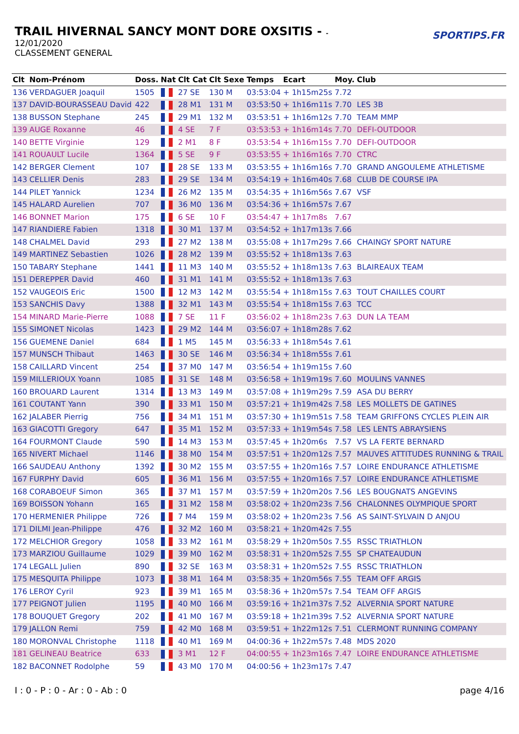TRAIL HIVERNAL SANCY MONT DORE OXSITIS - -
12/01/2020
CLASSEMENT GENERAL
SPORTIPS.FR
| Clt | Nom-Prénom | Doss. | Nat | Clt Cat | Clt Sexe | Temps | Ecart | Moy. | Club |
| --- | --- | --- | --- | --- | --- | --- | --- | --- | --- |
| 136 | VERDAGUER Joaquil | 1505 | | 27 SE | 130 M | 03:53:04 | + 1h15m25s | 7.72 | |
| 137 | DAVID-BOURASSEAU David | 422 | | 28 M1 | 131 M | 03:53:50 | + 1h16m11s | 7.70 | LES 3B |
| 138 | BUSSON Stephane | 245 | | 29 M1 | 132 M | 03:53:51 | + 1h16m12s | 7.70 | TEAM MMP |
| 139 | AUGE Roxanne | 46 | | 4 SE | 7 F | 03:53:53 | + 1h16m14s | 7.70 | DEFI-OUTDOOR |
| 140 | BETTE Virginie | 129 | | 2 M1 | 8 F | 03:53:54 | + 1h16m15s | 7.70 | DEFI-OUTDOOR |
| 141 | ROUAULT Lucile | 1364 | | 5 SE | 9 F | 03:53:55 | + 1h16m16s | 7.70 | CTRC |
| 142 | BERGER Clement | 107 | | 28 SE | 133 M | 03:53:55 | + 1h16m16s | 7.70 | GRAND ANGOULEME ATHLETISME |
| 143 | CELLIER Denis | 283 | | 29 SE | 134 M | 03:54:19 | + 1h16m40s | 7.68 | CLUB DE COURSE IPA |
| 144 | PILET Yannick | 1234 | | 26 M2 | 135 M | 03:54:35 | + 1h16m56s | 7.67 | VSF |
| 145 | HALARD Aurelien | 707 | | 36 M0 | 136 M | 03:54:36 | + 1h16m57s | 7.67 | |
| 146 | BONNET Marion | 175 | | 6 SE | 10 F | 03:54:47 | + 1h17m8s | 7.67 | |
| 147 | RIANDIERE Fabien | 1318 | | 30 M1 | 137 M | 03:54:52 | + 1h17m13s | 7.66 | |
| 148 | CHALMEL David | 293 | | 27 M2 | 138 M | 03:55:08 | + 1h17m29s | 7.66 | CHAINGY SPORT NATURE |
| 149 | MARTINEZ Sebastien | 1026 | | 28 M2 | 139 M | 03:55:52 | + 1h18m13s | 7.63 | |
| 150 | TABARY Stephane | 1441 | | 11 M3 | 140 M | 03:55:52 | + 1h18m13s | 7.63 | BLAIREAUX TEAM |
| 151 | DEREPPER David | 460 | | 31 M1 | 141 M | 03:55:52 | + 1h18m13s | 7.63 | |
| 152 | VAUGEOIS Eric | 1500 | | 12 M3 | 142 M | 03:55:54 | + 1h18m15s | 7.63 | TOUT CHAILLES COURT |
| 153 | SANCHIS Davy | 1388 | | 32 M1 | 143 M | 03:55:54 | + 1h18m15s | 7.63 | TCC |
| 154 | MINARD Marie-Pierre | 1088 | | 7 SE | 11 F | 03:56:02 | + 1h18m23s | 7.63 | DUN LA TEAM |
| 155 | SIMONET Nicolas | 1423 | | 29 M2 | 144 M | 03:56:07 | + 1h18m28s | 7.62 | |
| 156 | GUEMENE Daniel | 684 | | 1 M5 | 145 M | 03:56:33 | + 1h18m54s | 7.61 | |
| 157 | MUNSCH Thibaut | 1463 | | 30 SE | 146 M | 03:56:34 | + 1h18m55s | 7.61 | |
| 158 | CAILLARD Vincent | 254 | | 37 M0 | 147 M | 03:56:54 | + 1h19m15s | 7.60 | |
| 159 | MILLERIOUX Yoann | 1085 | | 31 SE | 148 M | 03:56:58 | + 1h19m19s | 7.60 | MOULINS VANNES |
| 160 | BROUARD Laurent | 1314 | | 13 M3 | 149 M | 03:57:08 | + 1h19m29s | 7.59 | ASA DU BERRY |
| 161 | COUTANT Yann | 390 | | 33 M1 | 150 M | 03:57:21 | + 1h19m42s | 7.58 | LES MOLLETS DE GATINES |
| 162 | JALABER Pierrig | 756 | | 34 M1 | 151 M | 03:57:30 | + 1h19m51s | 7.58 | TEAM GRIFFONS CYCLES PLEIN AIR |
| 163 | GIACOTTI Gregory | 647 | | 35 M1 | 152 M | 03:57:33 | + 1h19m54s | 7.58 | LES LENTS ABRAYSIENS |
| 164 | FOURMONT Claude | 590 | | 14 M3 | 153 M | 03:57:45 | + 1h20m6s | 7.57 | VS LA FERTE BERNARD |
| 165 | NIVERT Michael | 1146 | | 38 M0 | 154 M | 03:57:51 | + 1h20m12s | 7.57 | MAUVES ATTITUDES RUNNING & TRAIL |
| 166 | SAUDEAU Anthony | 1392 | | 30 M2 | 155 M | 03:57:55 | + 1h20m16s | 7.57 | LOIRE ENDURANCE ATHLETISME |
| 167 | FURPHY David | 605 | | 36 M1 | 156 M | 03:57:55 | + 1h20m16s | 7.57 | LOIRE ENDURANCE ATHLETISME |
| 168 | CORABOEUF Simon | 365 | | 37 M1 | 157 M | 03:57:59 | + 1h20m20s | 7.56 | LES BOUGNATS ANGEVINS |
| 169 | BOISSON Yohann | 165 | | 31 M2 | 158 M | 03:58:02 | + 1h20m23s | 7.56 | CHALONNES OLYMPIQUE SPORT |
| 170 | HERMENIER Philippe | 726 | | 7 M4 | 159 M | 03:58:02 | + 1h20m23s | 7.56 | AS SAINT-SYLVAIN D ANJOU |
| 171 | DILMI Jean-Philippe | 476 | | 32 M2 | 160 M | 03:58:21 | + 1h20m42s | 7.55 | |
| 172 | MELCHIOR Gregory | 1058 | | 33 M2 | 161 M | 03:58:29 | + 1h20m50s | 7.55 | RSSC TRIATHLON |
| 173 | MARZIOU Guillaume | 1029 | | 39 M0 | 162 M | 03:58:31 | + 1h20m52s | 7.55 | SP CHATEAUDUN |
| 174 | LEGALL Julien | 890 | | 32 SE | 163 M | 03:58:31 | + 1h20m52s | 7.55 | RSSC TRIATHLON |
| 175 | MESQUITA Philippe | 1073 | | 38 M1 | 164 M | 03:58:35 | + 1h20m56s | 7.55 | TEAM OFF ARGIS |
| 176 | LEROY Cyril | 923 | | 39 M1 | 165 M | 03:58:36 | + 1h20m57s | 7.54 | TEAM OFF ARGIS |
| 177 | PEIGNOT Julien | 1195 | | 40 M0 | 166 M | 03:59:16 | + 1h21m37s | 7.52 | ALVERNIA SPORT NATURE |
| 178 | BOUQUET Gregory | 202 | | 41 M0 | 167 M | 03:59:18 | + 1h21m39s | 7.52 | ALVERNIA SPORT NATURE |
| 179 | JALLON Remi | 759 | | 42 M0 | 168 M | 03:59:51 | + 1h22m12s | 7.51 | CLERMONT RUNNING COMPANY |
| 180 | MORONVAL Christophe | 1118 | | 40 M1 | 169 M | 04:00:36 | + 1h22m57s | 7.48 | MDS 2020 |
| 181 | GELINEAU Beatrice | 633 | | 3 M1 | 12 F | 04:00:55 | + 1h23m16s | 7.47 | LOIRE ENDURANCE ATHLETISME |
| 182 | BACONNET Rodolphe | 59 | | 43 M0 | 170 M | 04:00:56 | + 1h23m17s | 7.47 | |
I : 0 - P : 0 - Ar : 0 - Ab : 0 page 4/16